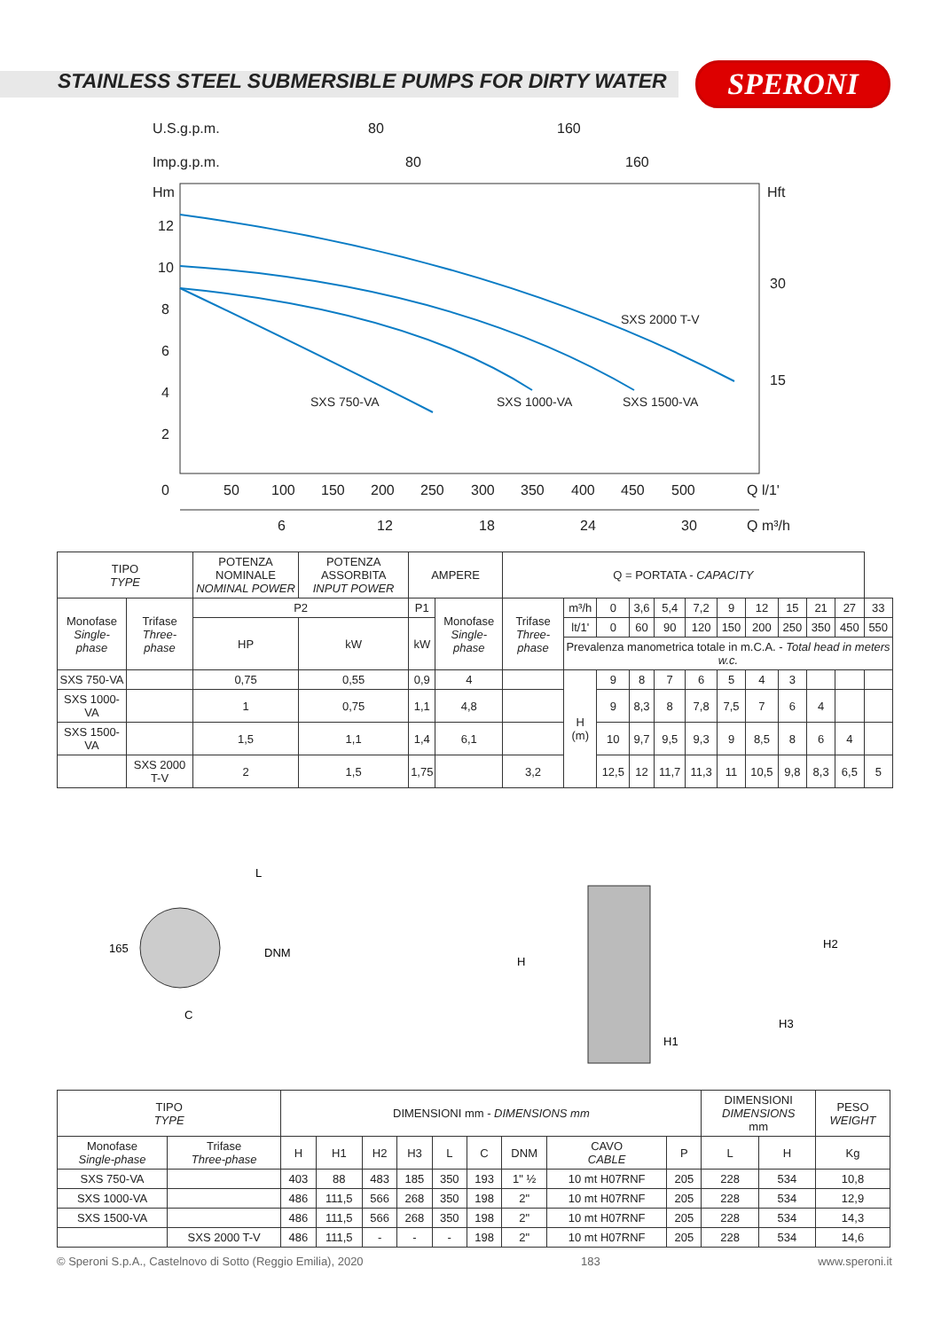STAINLESS STEEL SUBMERSIBLE PUMPS FOR DIRTY WATER
SPERONI
U.S.g.p.m.
80
160
Imp.g.p.m.
80
160
Hm
Hft
12
10
8
6
4
2
0
30
15
SXS 2000 T-V
SXS 750-VA
SXS 1000-VA
SXS 1500-VA
50
100
150
200
250
300
350
400
450
500
Q l/1'
6
12
18
24
30
Q m³/h
| TIPO TYPE | | POTENZA NOMINALE NOMINAL POWER | POTENZA ASSORBITA INPUT POWER | AMPERE | | Q = PORTATA - CAPACITY | | | | | | | | | | | |
| --- | --- | --- | --- | --- | --- | --- | --- | --- | --- | --- | --- | --- | --- | --- | --- | --- | --- |
| Monofase Single-phase | Trifase Three-phase | P2 | | P1 | Monofase Single-phase | Trifase Three-phase | m³/h | 0 | 3,6 | 5,4 | 7,2 | 9 | 12 | 15 | 21 | 27 | 33 |
| | | HP | kW | kW | | | lt/1' | 0 | 60 | 90 | 120 | 150 | 200 | 250 | 350 | 450 | 550 |
| | | | | | | | Prevalenza manometrica totale in m.C.A. - Total head in meters w.c. | | | | | | | | | | |
| SXS 750-VA | | 0,75 | 0,55 | 0,9 | 4 | | H (m) | 9 | 8 | 7 | 6 | 5 | 4 | 3 | | | |
| SXS 1000-VA | | 1 | 0,75 | 1,1 | 4,8 | | | 9 | 8,3 | 8 | 7,8 | 7,5 | 7 | 6 | 4 | | |
| SXS 1500-VA | | 1,5 | 1,1 | 1,4 | 6,1 | | | 10 | 9,7 | 9,5 | 9,3 | 9 | 8,5 | 8 | 6 | 4 | |
| | SXS 2000 T-V | 2 | 1,5 | 1,75 | | 3,2 | | 12,5 | 12 | 11,7 | 11,3 | 11 | 10,5 | 9,8 | 8,3 | 6,5 | 5 |
L
165
DNM
C
H
H2
H3
H1
| TIPO TYPE | | DIMENSIONI mm - DIMENSIONS mm | | | | | | | | | DIMENSIONI DIMENSIONS mm | | PESO WEIGHT |
| --- | --- | --- | --- | --- | --- | --- | --- | --- | --- | --- | --- | --- | --- |
| Monofase Single-phase | Trifase Three-phase | H | H1 | H2 | H3 | L | C | DNM | CAVO CABLE | P | L | H | Kg |
| SXS 750-VA | | 403 | 88 | 483 | 185 | 350 | 193 | 1" ½ | 10 mt H07RNF | 205 | 228 | 534 | 10,8 |
| SXS 1000-VA | | 486 | 111,5 | 566 | 268 | 350 | 198 | 2" | 10 mt H07RNF | 205 | 228 | 534 | 12,9 |
| SXS 1500-VA | | 486 | 111,5 | 566 | 268 | 350 | 198 | 2" | 10 mt H07RNF | 205 | 228 | 534 | 14,3 |
| | SXS 2000 T-V | 486 | 111,5 | - | - | - | 198 | 2" | 10 mt H07RNF | 205 | 228 | 534 | 14,6 |
© Speroni S.p.A., Castelnovo di Sotto (Reggio Emilia), 2020 183 www.speroni.it